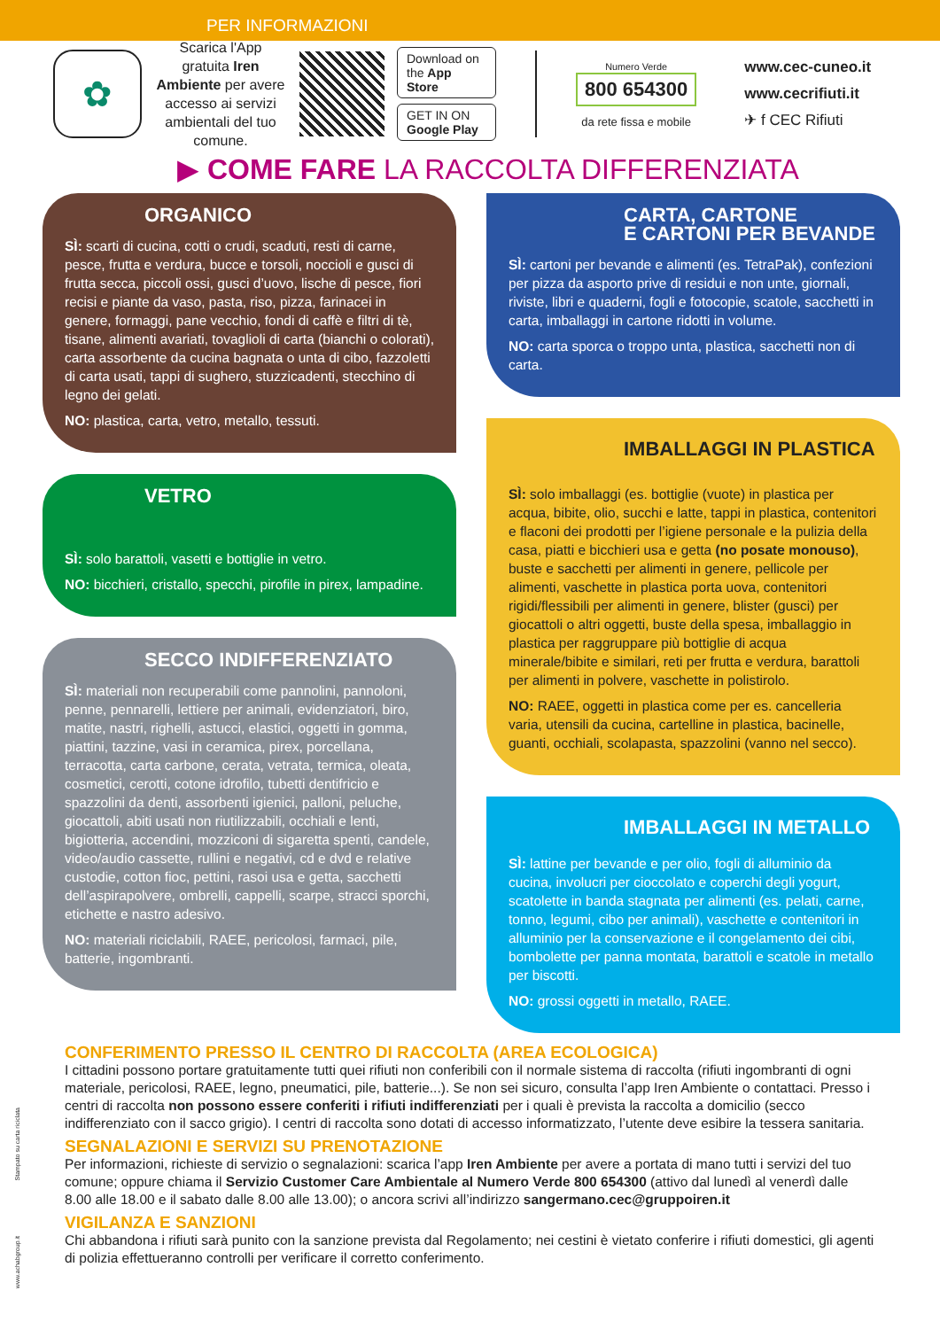PER INFORMAZIONI
✿
Scarica l'App gratuita Iren Ambiente per avere accesso ai servizi ambientali del tuo comune.
Download on the App Store
GET IN ON Google Play
Numero Verde
800 654300
da rete fissa e mobile
www.cec-cuneo.it
www.cecrifiuti.it
✈ f CEC Rifiuti
▶ COME FARE LA RACCOLTA DIFFERENZIATA
ORGANICO
SÌ: scarti di cucina, cotti o crudi, scaduti, resti di carne, pesce, frutta e verdura, bucce e torsoli, noccioli e gusci di frutta secca, piccoli ossi, gusci d’uovo, lische di pesce, fiori recisi e piante da vaso, pasta, riso, pizza, farinacei in genere, formaggi, pane vecchio, fondi di caffè e filtri di tè, tisane, alimenti avariati, tovaglioli di carta (bianchi o colorati), carta assorbente da cucina bagnata o unta di cibo, fazzoletti di carta usati, tappi di sughero, stuzzicadenti, stecchino di legno dei gelati.
NO: plastica, carta, vetro, metallo, tessuti.
VETRO
SÌ: solo barattoli, vasetti e bottiglie in vetro.
NO: bicchieri, cristallo, specchi, pirofile in pirex, lampadine.
SECCO INDIFFERENZIATO
SÌ: materiali non recuperabili come pannolini, pannoloni, penne, pennarelli, lettiere per animali, evidenziatori, biro, matite, nastri, righelli, astucci, elastici, oggetti in gomma, piattini, tazzine, vasi in ceramica, pirex, porcellana, terracotta, carta carbone, cerata, vetrata, termica, oleata, cosmetici, cerotti, cotone idrofilo, tubetti dentifricio e spazzolini da denti, assorbenti igienici, palloni, peluche, giocattoli, abiti usati non riutilizzabili, occhiali e lenti, bigiotteria, accendini, mozziconi di sigaretta spenti, candele, video/audio cassette, rullini e negativi, cd e dvd e relative custodie, cotton fioc, pettini, rasoi usa e getta, sacchetti dell’aspirapolvere, ombrelli, cappelli, scarpe, stracci sporchi, etichette e nastro adesivo.
NO: materiali riciclabili, RAEE, pericolosi, farmaci, pile, batterie, ingombranti.
CARTA, CARTONE
E CARTONI PER BEVANDE
SÌ: cartoni per bevande e alimenti (es. TetraPak), confezioni per pizza da asporto prive di residui e non unte, giornali, riviste, libri e quaderni, fogli e fotocopie, scatole, sacchetti in carta, imballaggi in cartone ridotti in volume.
NO: carta sporca o troppo unta, plastica, sacchetti non di carta.
IMBALLAGGI IN PLASTICA
SÌ: solo imballaggi (es. bottiglie (vuote) in plastica per acqua, bibite, olio, succhi e latte, tappi in plastica, contenitori e flaconi dei prodotti per l’igiene personale e la pulizia della casa, piatti e bicchieri usa e getta (no posate monouso), buste e sacchetti per alimenti in genere, pellicole per alimenti, vaschette in plastica porta uova, contenitori rigidi/flessibili per alimenti in genere, blister (gusci) per giocattoli o altri oggetti, buste della spesa, imballaggio in plastica per raggruppare più bottiglie di acqua minerale/bibite e similari, reti per frutta e verdura, barattoli per alimenti in polvere, vaschette in polistirolo.
NO: RAEE, oggetti in plastica come per es. cancelleria varia, utensili da cucina, cartelline in plastica, bacinelle, guanti, occhiali, scolapasta, spazzolini (vanno nel secco).
IMBALLAGGI IN METALLO
SÌ: lattine per bevande e per olio, fogli di alluminio da cucina, involucri per cioccolato e coperchi degli yogurt, scatolette in banda stagnata per alimenti (es. pelati, carne, tonno, legumi, cibo per animali), vaschette e contenitori in alluminio per la conservazione e il congelamento dei cibi, bombolette per panna montata, barattoli e scatole in metallo per biscotti.
NO: grossi oggetti in metallo, RAEE.
CONFERIMENTO PRESSO IL CENTRO DI RACCOLTA (AREA ECOLOGICA)
I cittadini possono portare gratuitamente tutti quei rifiuti non conferibili con il normale sistema di raccolta (rifiuti ingombranti di ogni materiale, pericolosi, RAEE, legno, pneumatici, pile, batterie...). Se non sei sicuro, consulta l’app Iren Ambiente o contattaci. Presso i centri di raccolta non possono essere conferiti i rifiuti indifferenziati per i quali è prevista la raccolta a domicilio (secco indifferenziato con il sacco grigio). I centri di raccolta sono dotati di accesso informatizzato, l’utente deve esibire la tessera sanitaria.
SEGNALAZIONI E SERVIZI SU PRENOTAZIONE
Per informazioni, richieste di servizio o segnalazioni: scarica l’app Iren Ambiente per avere a portata di mano tutti i servizi del tuo comune; oppure chiama il Servizio Customer Care Ambientale al Numero Verde 800 654300 (attivo dal lunedì al venerdì dalle 8.00 alle 18.00 e il sabato dalle 8.00 alle 13.00); o ancora scrivi all’indirizzo sangermano.cec@gruppoiren.it
VIGILANZA E SANZIONI
Chi abbandona i rifiuti sarà punito con la sanzione prevista dal Regolamento; nei cestini è vietato conferire i rifiuti domestici, gli agenti di polizia effettueranno controlli per verificare il corretto conferimento.
Stampato su carta riciclata
www.achabgroup.it